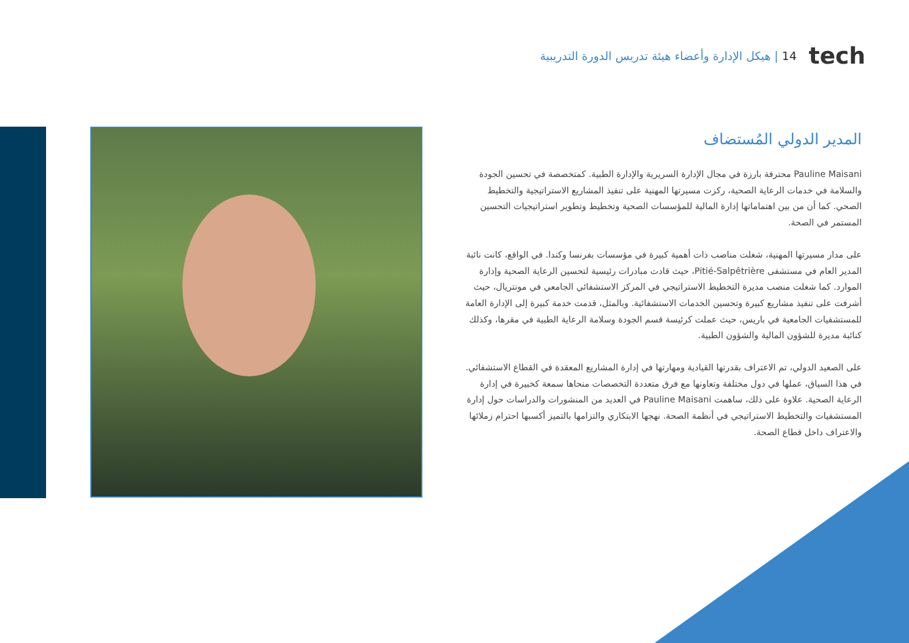14 | هيكل الإدارة وأعضاء هيئة تدريس الدورة التدريبية tech
المدير الدولي المُستضاف
Pauline Maisani محترفة بارزة في مجال الإدارة السريرية والإدارة الطبية. كمتخصصة في تحسين الجودة والسلامة في خدمات الرعاية الصحية، ركزت مسيرتها المهنية على تنفيذ المشاريع الاستراتيجية والتخطيط الصحي. كما أن من بين اهتماماتها إدارة المالية للمؤسسات الصحية وتخطيط وتطوير استراتيجيات التحسين المستمر في الصحة.
على مدار مسيرتها المهنية، شغلت مناصب ذات أهمية كبيرة في مؤسسات بفرنسا وكندا. في الواقع، كانت نائبة المدير العام في مستشفى Pitié-Salpêtrière، حيث قادت مبادرات رئيسية لتحسين الرعاية الصحية وإدارة الموارد. كما شغلت منصب مديرة التخطيط الاستراتيجي في المركز الاستشفائي الجامعي في مونتريال، حيث أشرفت على تنفيذ مشاريع كبيرة وتحسين الخدمات الاستشفائية. وبالمثل، قدمت خدمة كبيرة إلى الإدارة العامة للمستشفيات الجامعية في باريس، حيث عملت كرئيسة قسم الجودة وسلامة الرعاية الطبية في مقرها، وكذلك كنائبة مديرة للشؤون المالية والشؤون الطبية.
على الصعيد الدولي، تم الاعتراف بقدرتها القيادية ومهارتها في إدارة المشاريع المعقدة في القطاع الاستشفائي. في هذا السياق، عملها في دول مختلفة وتعاونها مع فرق متعددة التخصصات منحاها سمعة كخبيرة في إدارة الرعاية الصحية. علاوة على ذلك، ساهمت Pauline Maisani في العديد من المنشورات والدراسات حول إدارة المستشفيات والتخطيط الاستراتيجي في أنظمة الصحة. نهجها الابتكاري والتزامها بالتميز أكسبها احترام زملائها والاعتراف داخل قطاع الصحة.